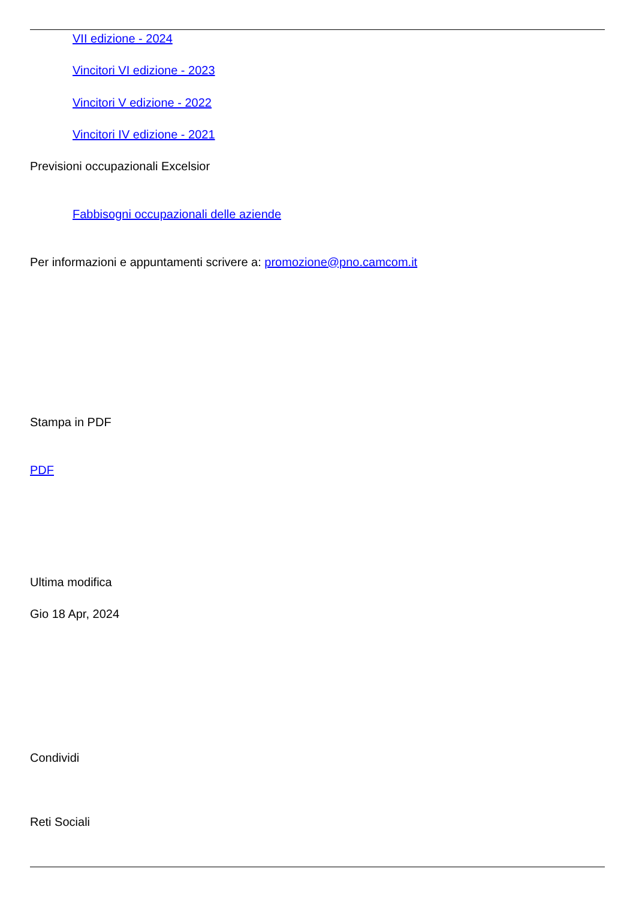VII edizione - 2024
Vincitori VI edizione - 2023
Vincitori V edizione - 2022
Vincitori IV edizione - 2021
Previsioni occupazionali Excelsior
Fabbisogni occupazionali delle aziende
Per informazioni e appuntamenti scrivere a: promozione@pno.camcom.it
Stampa in PDF
PDF
Ultima modifica
Gio 18 Apr, 2024
Condividi
Reti Sociali